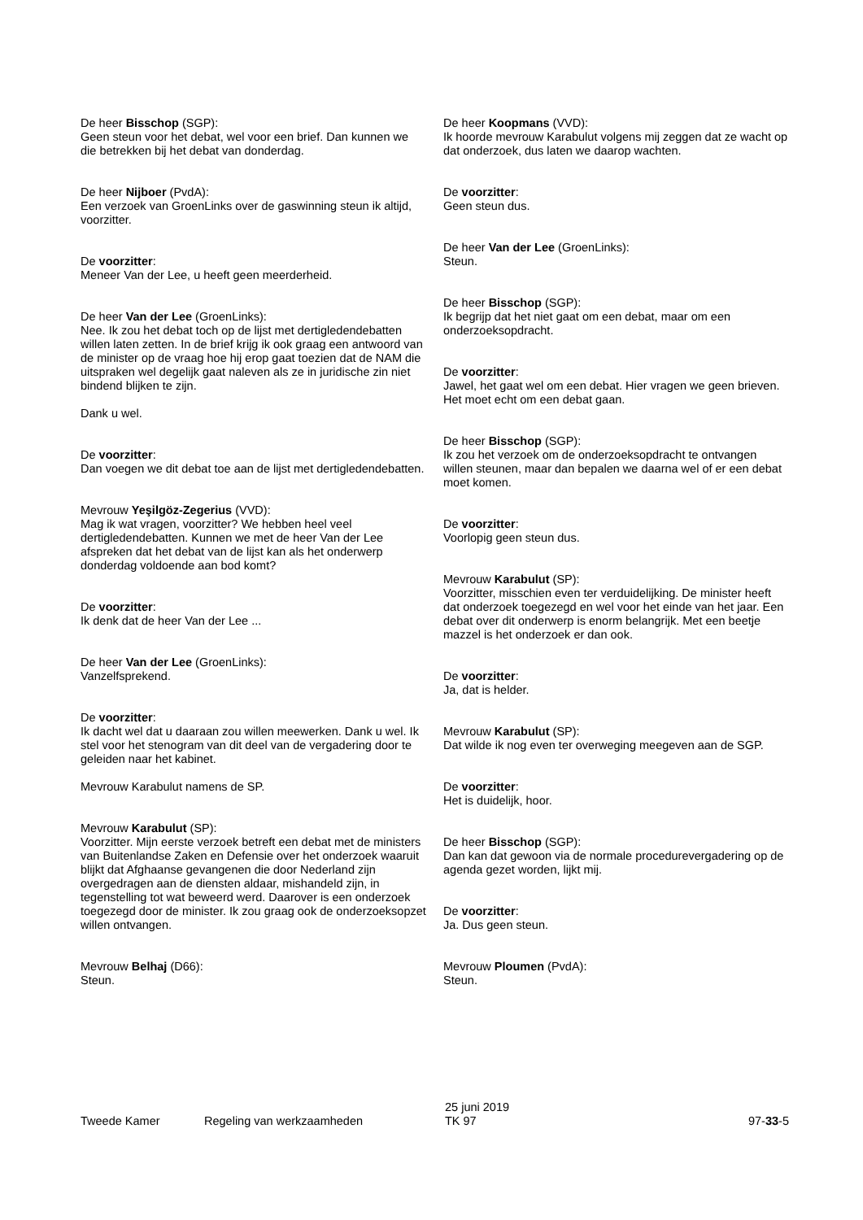De heer Bisschop (SGP):
Geen steun voor het debat, wel voor een brief. Dan kunnen we die betrekken bij het debat van donderdag.
De heer Nijboer (PvdA):
Een verzoek van GroenLinks over de gaswinning steun ik altijd, voorzitter.
De voorzitter:
Meneer Van der Lee, u heeft geen meerderheid.
De heer Van der Lee (GroenLinks):
Nee. Ik zou het debat toch op de lijst met dertigledendebatten willen laten zetten. In de brief krijg ik ook graag een antwoord van de minister op de vraag hoe hij erop gaat toezien dat de NAM die uitspraken wel degelijk gaat naleven als ze in juridische zin niet bindend blijken te zijn.
Dank u wel.
De voorzitter:
Dan voegen we dit debat toe aan de lijst met dertigledendebatten.
Mevrouw Yeşilgöz-Zegerius (VVD):
Mag ik wat vragen, voorzitter? We hebben heel veel dertigledendebatten. Kunnen we met de heer Van der Lee afspreken dat het debat van de lijst kan als het onderwerp donderdag voldoende aan bod komt?
De voorzitter:
Ik denk dat de heer Van der Lee ...
De heer Van der Lee (GroenLinks):
Vanzelfsprekend.
De voorzitter:
Ik dacht wel dat u daaraan zou willen meewerken. Dank u wel. Ik stel voor het stenogram van dit deel van de vergadering door te geleiden naar het kabinet.
Mevrouw Karabulut namens de SP.
Mevrouw Karabulut (SP):
Voorzitter. Mijn eerste verzoek betreft een debat met de ministers van Buitenlandse Zaken en Defensie over het onderzoek waaruit blijkt dat Afghaanse gevangenen die door Nederland zijn overgedragen aan de diensten aldaar, mishandeld zijn, in tegenstelling tot wat beweerd werd. Daarover is een onderzoek toegezegd door de minister. Ik zou graag ook de onderzoeksopzet willen ontvangen.
Mevrouw Belhaj (D66):
Steun.
De heer Koopmans (VVD):
Ik hoorde mevrouw Karabulut volgens mij zeggen dat ze wacht op dat onderzoek, dus laten we daarop wachten.
De voorzitter:
Geen steun dus.
De heer Van der Lee (GroenLinks):
Steun.
De heer Bisschop (SGP):
Ik begrijp dat het niet gaat om een debat, maar om een onderzoeksopdracht.
De voorzitter:
Jawel, het gaat wel om een debat. Hier vragen we geen brieven. Het moet echt om een debat gaan.
De heer Bisschop (SGP):
Ik zou het verzoek om de onderzoeksopdracht te ontvangen willen steunen, maar dan bepalen we daarna wel of er een debat moet komen.
De voorzitter:
Voorlopig geen steun dus.
Mevrouw Karabulut (SP):
Voorzitter, misschien even ter verduidelijking. De minister heeft dat onderzoek toegezegd en wel voor het einde van het jaar. Een debat over dit onderwerp is enorm belangrijk. Met een beetje mazzel is het onderzoek er dan ook.
De voorzitter:
Ja, dat is helder.
Mevrouw Karabulut (SP):
Dat wilde ik nog even ter overweging meegeven aan de SGP.
De voorzitter:
Het is duidelijk, hoor.
De heer Bisschop (SGP):
Dan kan dat gewoon via de normale procedurevergadering op de agenda gezet worden, lijkt mij.
De voorzitter:
Ja. Dus geen steun.
Mevrouw Ploumen (PvdA):
Steun.
Tweede Kamer
Regeling van werkzaamheden
25 juni 2019
TK 97
97-33-5